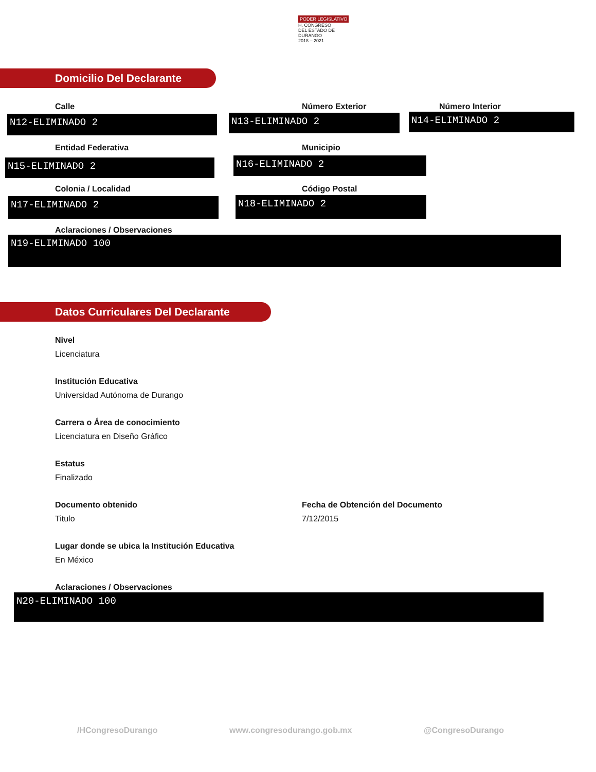PODER LEGISLATIVO
H. CONGRESO
DEL ESTADO DE DURANGO
2018 – 2021
Domicilio Del Declarante
Calle Número Exterior Número Interior
N12-ELIMINADO 2 N13-ELIMINADO 2 N14-ELIMINADO 2
Entidad Federativa Municipio
N15-ELIMINADO 2 N16-ELIMINADO 2
Colonia / Localidad Código Postal
N17-ELIMINADO 2 N18-ELIMINADO 2
Aclaraciones / Observaciones
N19-ELIMINADO 100
Datos Curriculares Del Declarante
Nivel
Licenciatura
Institución Educativa
Universidad Autónoma de Durango
Carrera o Área de conocimiento
Licenciatura en Diseño Gráfico
Estatus
Finalizado
Documento obtenido
Fecha de Obtención del Documento
Titulo 7/12/2015
Lugar donde se ubica la Institución Educativa
En México
Aclaraciones / Observaciones
N20-ELIMINADO 100
/HCongresoDurango www.congresodurango.gob.mx @CongresoDurango